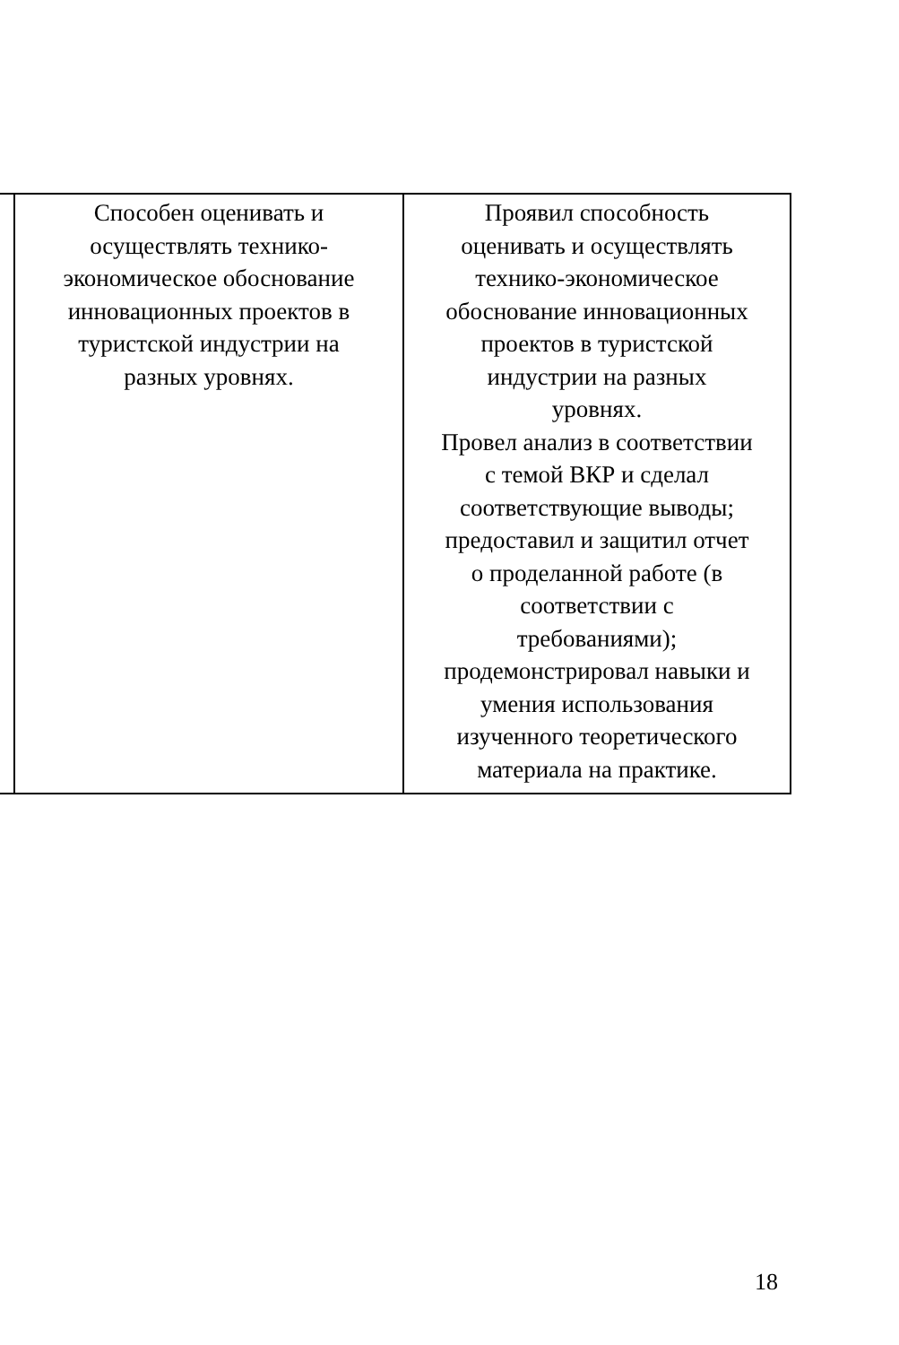| | Способен оценивать и осуществлять технико- экономическое обоснование инновационных проектов в туристской индустрии на разных уровнях. | Проявил способность оценивать и осуществлять технико-экономическое обоснование инновационных проектов в туристской индустрии на разных уровнях. Провел анализ в соответствии с темой ВКР и сделал соответствующие выводы; предоставил и защитил отчет о проделанной работе (в соответствии с требованиями); продемонстрировал навыки и умения использования изученного теоретического материала на практике. |
18